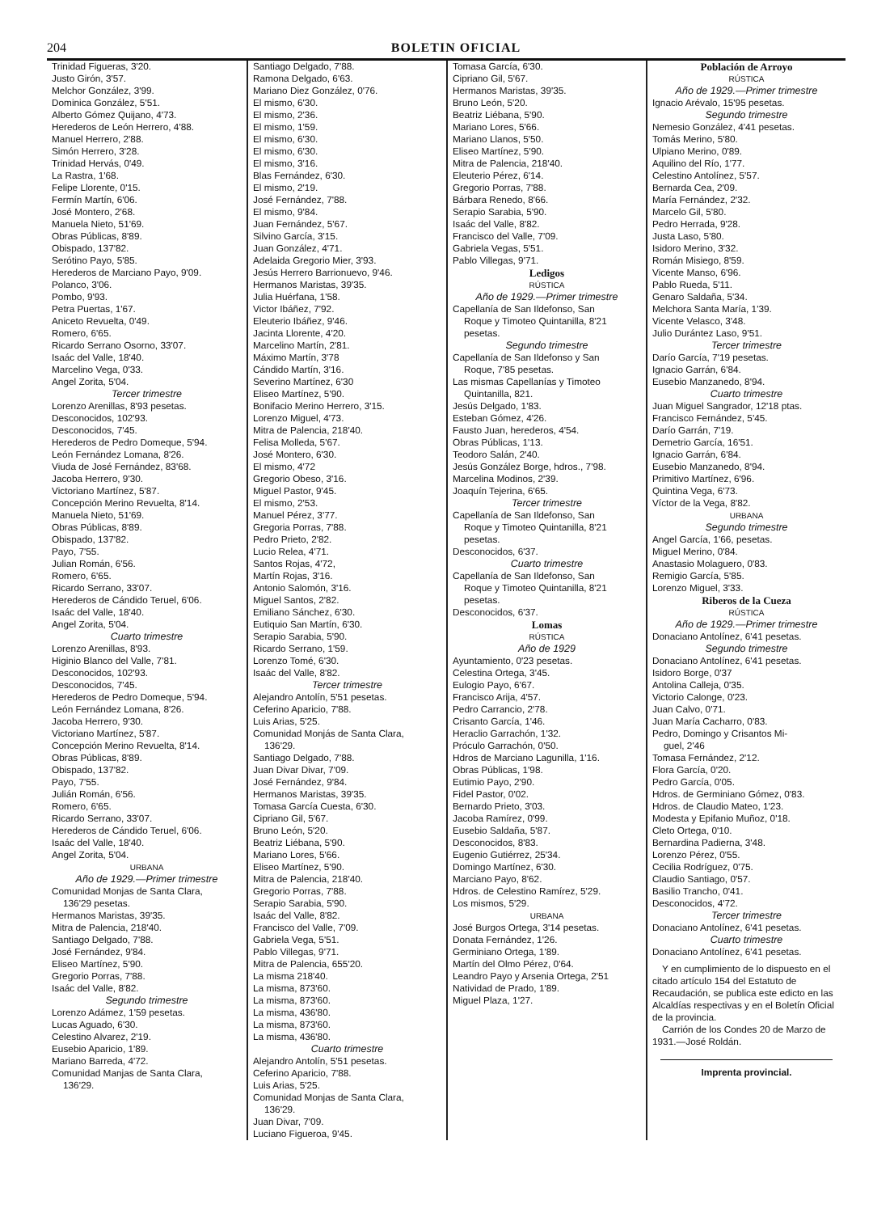204 BOLETIN OFICIAL
Trinidad Figueras, 3'20.
Justo Girón, 3'57.
Melchor González, 3'99.
Dominica González, 5'51.
Alberto Gómez Quijano, 4'73.
Herederos de León Herrero, 4'88.
Manuel Herrero, 2'88.
Simón Herrero, 3'28.
Trinidad Hervás, 0'49.
La Rastra, 1'68.
Felipe Llorente, 0'15.
Fermín Martín, 6'06.
José Montero, 2'68.
Manuela Nieto, 51'69.
Obras Públicas, 8'89.
Obispado, 137'82.
Serótino Payo, 5'85.
Herederos de Marciano Payo, 9'09.
Polanco, 3'06.
Pombo, 9'93.
Petra Puertas, 1'67.
Aniceto Revuelta, 0'49.
Romero, 6'65.
Ricardo Serrano Osorno, 33'07.
Isaác del Valle, 18'40.
Marcelino Vega, 0'33.
Angel Zorita, 5'04.
Tercer trimestre
Lorenzo Arenillas, 8'93 pesetas.
Desconocidos, 102'93.
Desconocidos, 7'45.
Herederos de Pedro Domeque, 5'94.
León Fernández Lomana, 8'26.
Viuda de José Fernández, 83'68.
Jacoba Herrero, 9'30.
Victoriano Martínez, 5'87.
Concepción Merino Revuelta, 8'14.
Manuela Nieto, 51'69.
Obras Públicas, 8'89.
Obispado, 137'82.
Payo, 7'55.
Julian Román, 6'56.
Romero, 6'65.
Ricardo Serrano, 33'07.
Herederos de Cándido Teruel, 6'06.
Isaác del Valle, 18'40.
Angel Zorita, 5'04.
Cuarto trimestre
Lorenzo Arenillas, 8'93.
Higinio Blanco del Valle, 7'81.
Desconocidos, 102'93.
Desconocidos, 7'45.
Herederos de Pedro Domeque, 5'94.
León Fernández Lomana, 8'26.
Jacoba Herrero, 9'30.
Victoriano Martínez, 5'87.
Concepción Merino Revuelta, 8'14.
Obras Públicas, 8'89.
Obispado, 137'82.
Payo, 7'55.
Julián Román, 6'56.
Romero, 6'65.
Ricardo Serrano, 33'07.
Herederos de Cándido Teruel, 6'06.
Isaác del Valle, 18'40.
Angel Zorita, 5'04.
URBANA
Año de 1929.—Primer trimestre
Comunidad Monjas de Santa Clara,
136'29 pesetas.
Hermanos Maristas, 39'35.
Mitra de Palencia, 218'40.
Santiago Delgado, 7'88.
José Fernández, 9'84.
Eliseo Martínez, 5'90.
Gregorio Porras, 7'88.
Isaác del Valle, 8'82.
Segundo trimestre
Lorenzo Adámez, 1'59 pesetas.
Lucas Aguado, 6'30.
Celestino Alvarez, 2'19.
Eusebio Aparicio, 1'89.
Mariano Barreda, 4'72.
Comunidad Manjas de Santa Clara,
136'29.
Santiago Delgado, 7'88.
Ramona Delgado, 6'63.
Mariano Diez González, 0'76.
El mismo, 6'30.
El mismo, 2'36.
El mismo, 1'59.
El mismo, 6'30.
El mismo, 6'30.
El mismo, 3'16.
Blas Fernández, 6'30.
El mismo, 2'19.
José Fernández, 7'88.
El mismo, 9'84.
Juan Fernández, 5'67.
Silvino García, 3'15.
Juan González, 4'71.
Adelaida Gregorio Mier, 3'93.
Jesús Herrero Barrionuevo, 9'46.
Hermanos Maristas, 39'35.
Julia Huérfana, 1'58.
Victor Ibáñez, 7'92.
Eleuterio Ibáñez, 9'46.
Jacinta Llorente, 4'20.
Marcelino Martín, 2'81.
Máximo Martín, 3'78
Cándido Martín, 3'16.
Severino Martínez, 6'30
Eliseo Martínez, 5'90.
Bonifacio Merino Herrero, 3'15.
Lorenzo Miguel, 4'73.
Mitra de Palencia, 218'40.
Felisa Molleda, 5'67.
José Montero, 6'30.
El mismo, 4'72
Gregorio Obeso, 3'16.
Miguel Pastor, 9'45.
El mismo, 2'53.
Manuel Pérez, 3'77.
Gregoria Porras, 7'88.
Pedro Prieto, 2'82.
Lucio Relea, 4'71.
Santos Rojas, 4'72,
Martín Rojas, 3'16.
Antonio Salomón, 3'16.
Miguel Santos, 2'82.
Emiliano Sánchez, 6'30.
Eutiquio San Martín, 6'30.
Serapio Sarabia, 5'90.
Ricardo Serrano, 1'59.
Lorenzo Tomé, 6'30.
Isaác del Valle, 8'82.
Tercer trimestre
Alejandro Antolín, 5'51 pesetas.
Ceferino Aparicio, 7'88.
Luis Arias, 5'25.
Comunidad Monjás de Santa Clara,
136'29.
Santiago Delgado, 7'88.
Juan Divar Divar, 7'09.
José Fernández, 9'84.
Hermanos Maristas, 39'35.
Tomasa García Cuesta, 6'30.
Cipriano Gil, 5'67.
Bruno León, 5'20.
Beatriz Liébana, 5'90.
Mariano Lores, 5'66.
Eliseo Martínez, 5'90.
Mitra de Palencia, 218'40.
Gregorio Porras, 7'88.
Serapio Sarabia, 5'90.
Isaác del Valle, 8'82.
Francisco del Valle, 7'09.
Gabriela Vega, 5'51.
Pablo Villegas, 9'71.
Mitra de Palencia, 655'20.
La misma 218'40.
La misma, 873'60.
La misma, 873'60.
La misma, 436'80.
La misma, 873'60.
La misma, 436'80.
Cuarto trimestre
Alejandro Antolín, 5'51 pesetas.
Ceferino Aparicio, 7'88.
Luis Arias, 5'25.
Comunidad Monjas de Santa Clara,
136'29.
Juan Divar, 7'09.
Luciano Figueroa, 9'45.
Tomasa García, 6'30.
Cipriano Gil, 5'67.
Hermanos Maristas, 39'35.
Bruno León, 5'20.
Beatriz Liébana, 5'90.
Mariano Lores, 5'66.
Mariano Llanos, 5'50.
Eliseo Martínez, 5'90.
Mitra de Palencia, 218'40.
Eleuterio Pérez, 6'14.
Gregorio Porras, 7'88.
Bárbara Renedo, 8'66.
Serapio Sarabia, 5'90.
Isaác del Valle, 8'82.
Francisco del Valle, 7'09.
Gabriela Vegas, 5'51.
Pablo Villegas, 9'71.
Ledigos
RÚSTICA
Año de 1929.—Primer trimestre
Capellanía de San Ildefonso, San
Roque y Timoteo Quintanilla, 8'21 pesetas.
Segundo trimestre
Capellanía de San Ildefonso y San
Roque, 7'85 pesetas.
Las mismas Capellanías y Timoteo
Quintanilla, 821.
Jesús Delgado, 1'83.
Esteban Gómez, 4'26.
Fausto Juan, herederos, 4'54.
Obras Públicas, 1'13.
Teodoro Salán, 2'40.
Jesús González Borge, hdros., 7'98.
Marcelina Modinos, 2'39.
Joaquín Tejerina, 6'65.
Tercer trimestre
Capellanía de San Ildefonso, San
Roque y Timoteo Quintanilla, 8'21 pesetas.
Desconocidos, 6'37.
Cuarto trimestre
Capellanía de San Ildefonso, San
Roque y Timoteo Quintanilla, 8'21 pesetas.
Desconocidos, 6'37.
Lomas
RÚSTICA
Año de 1929
Ayuntamiento, 0'23 pesetas.
Celestina Ortega, 3'45.
Eulogio Payo, 6'67.
Francisco Arija, 4'57.
Pedro Carrancio, 2'78.
Crisanto García, 1'46.
Heraclio Garrachón, 1'32.
Próculo Garrachón, 0'50.
Hdros de Marciano Lagunilla, 1'16.
Obras Públicas, 1'98.
Eutimio Payo, 2'90.
Fidel Pastor, 0'02.
Bernardo Prieto, 3'03.
Jacoba Ramírez, 0'99.
Eusebio Saldaña, 5'87.
Desconocidos, 8'83.
Eugenio Gutiérrez, 25'34.
Domingo Martínez, 6'30.
Marciano Payo, 8'62.
Hdros. de Celestino Ramírez, 5'29.
Los mismos, 5'29.
URBANA
José Burgos Ortega, 3'14 pesetas.
Donata Fernández, 1'26.
Germiniano Ortega, 1'89.
Martín del Olmo Pérez, 0'64.
Leandro Payo y Arsenia Ortega, 2'51
Natividad de Prado, 1'89.
Miguel Plaza, 1'27.
Población de Arroyo
RÚSTICA
Año de 1929.—Primer trimestre
Ignacio Arévalo, 15'95 pesetas.
Segundo trimestre
Nemesio González, 4'41 pesetas.
Tomás Merino, 5'80.
Ulpiano Merino, 0'89.
Aquilino del Río, 1'77.
Celestino Antolínez, 5'57.
Bernarda Cea, 2'09.
María Fernández, 2'32.
Marcelo Gil, 5'80.
Pedro Herrada, 9'28.
Justa Laso, 5'80.
Isidoro Merino, 3'32.
Román Misiego, 8'59.
Vicente Manso, 6'96.
Pablo Rueda, 5'11.
Genaro Saldaña, 5'34.
Melchora Santa María, 1'39.
Vicente Velasco, 3'48.
Julio Durántez Laso, 9'51.
Tercer trimestre
Darío García, 7'19 pesetas.
Ignacio Garrán, 6'84.
Eusebio Manzanedo, 8'94.
Cuarto trimestre
Juan Miguel Sangrador, 12'18 ptas.
Francisco Fernández, 5'45.
Darío Garrán, 7'19.
Demetrio García, 16'51.
Ignacio Garrán, 6'84.
Eusebio Manzanedo, 8'94.
Primitivo Martínez, 6'96.
Quintina Vega, 6'73.
Víctor de la Vega, 8'82.
URBANA
Segundo trimestre
Angel García, 1'66, pesetas.
Miguel Merino, 0'84.
Anastasio Molaguero, 0'83.
Remigio García, 5'85.
Lorenzo Miguel, 3'33.
Riberos de la Cueza
RÚSTICA
Año de 1929.—Primer trimestre
Donaciano Antolínez, 6'41 pesetas.
Segundo trimestre
Donaciano Antolínez, 6'41 pesetas.
Isidoro Borge, 0'37
Antolina Calleja, 0'35.
Victorio Calonge, 0'23.
Juan Calvo, 0'71.
Juan María Cacharro, 0'83.
Pedro, Domingo y Crisantos Mi-
guel, 2'46
Tomasa Fernández, 2'12.
Flora García, 0'20.
Pedro García, 0'05.
Hdros. de Germiniano Gómez, 0'83.
Hdros. de Claudio Mateo, 1'23.
Modesta y Epifanio Muñoz, 0'18.
Cleto Ortega, 0'10.
Bernardina Padierna, 3'48.
Lorenzo Pérez, 0'55.
Cecilia Rodríguez, 0'75.
Claudio Santiago, 0'57.
Basilio Trancho, 0'41.
Desconocidos, 4'72.
Tercer trimestre
Donaciano Antolínez, 6'41 pesetas.
Cuarto trimestre
Donaciano Antolínez, 6'41 pesetas.
Y en cumplimiento de lo dispuesto en el citado artículo 154 del Estatuto de Recaudación, se publica este edicto en las Alcaldías respectivas y en el Boletín Oficial de la provincia.
Carrión de los Condes 20 de Marzo de 1931.—José Roldán.
Imprenta provincial.